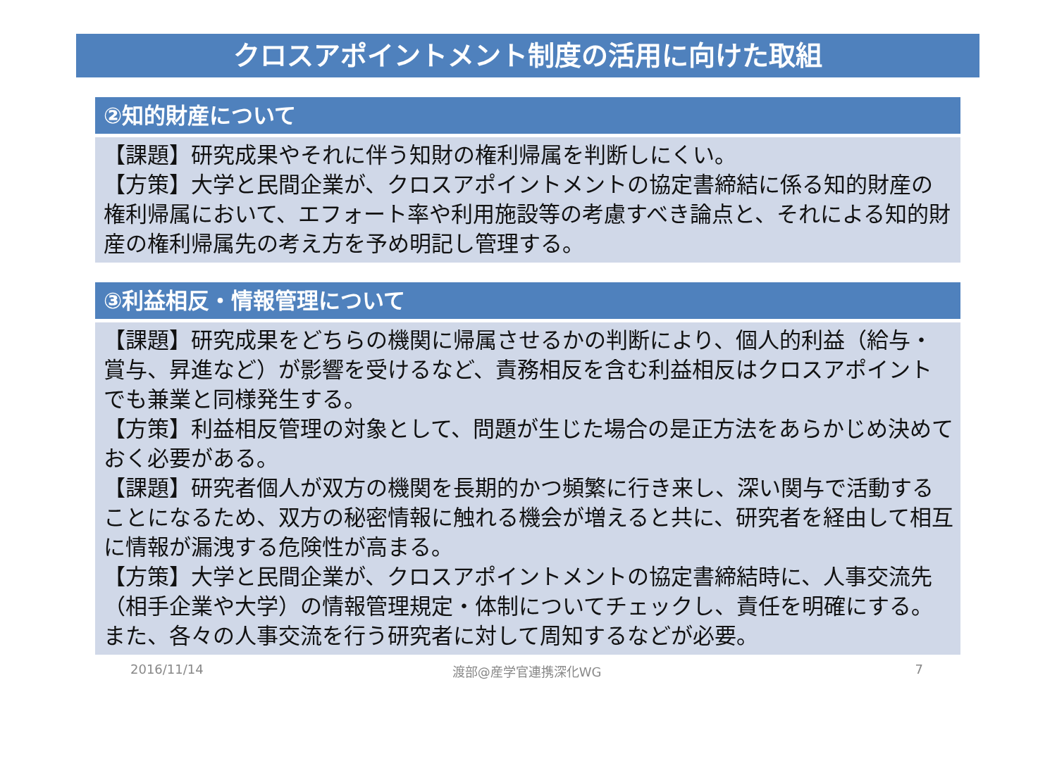クロスアポイントメント制度の活用に向けた取組
②知的財産について
【課題】研究成果やそれに伴う知財の権利帰属を判断しにくい。
【方策】大学と民間企業が、クロスアポイントメントの協定書締結に係る知的財産の権利帰属において、エフォート率や利用施設等の考慮すべき論点と、それによる知的財産の権利帰属先の考え方を予め明記し管理する。
③利益相反・情報管理について
【課題】研究成果をどちらの機関に帰属させるかの判断により、個人的利益（給与・賞与、昇進など）が影響を受けるなど、責務相反を含む利益相反はクロスアポイントでも兼業と同様発生する。
【方策】利益相反管理の対象として、問題が生じた場合の是正方法をあらかじめ決めておく必要がある。
【課題】研究者個人が双方の機関を長期的かつ頻繁に行き来し、深い関与で活動することになるため、双方の秘密情報に触れる機会が増えると共に、研究者を経由して相互に情報が漏洩する危険性が高まる。
【方策】大学と民間企業が、クロスアポイントメントの協定書締結時に、人事交流先（相手企業や大学）の情報管理規定・体制についてチェックし、責任を明確にする。また、各々の人事交流を行う研究者に対して周知するなどが必要。
2016/11/14 渡部@産学官連携深化WG 7